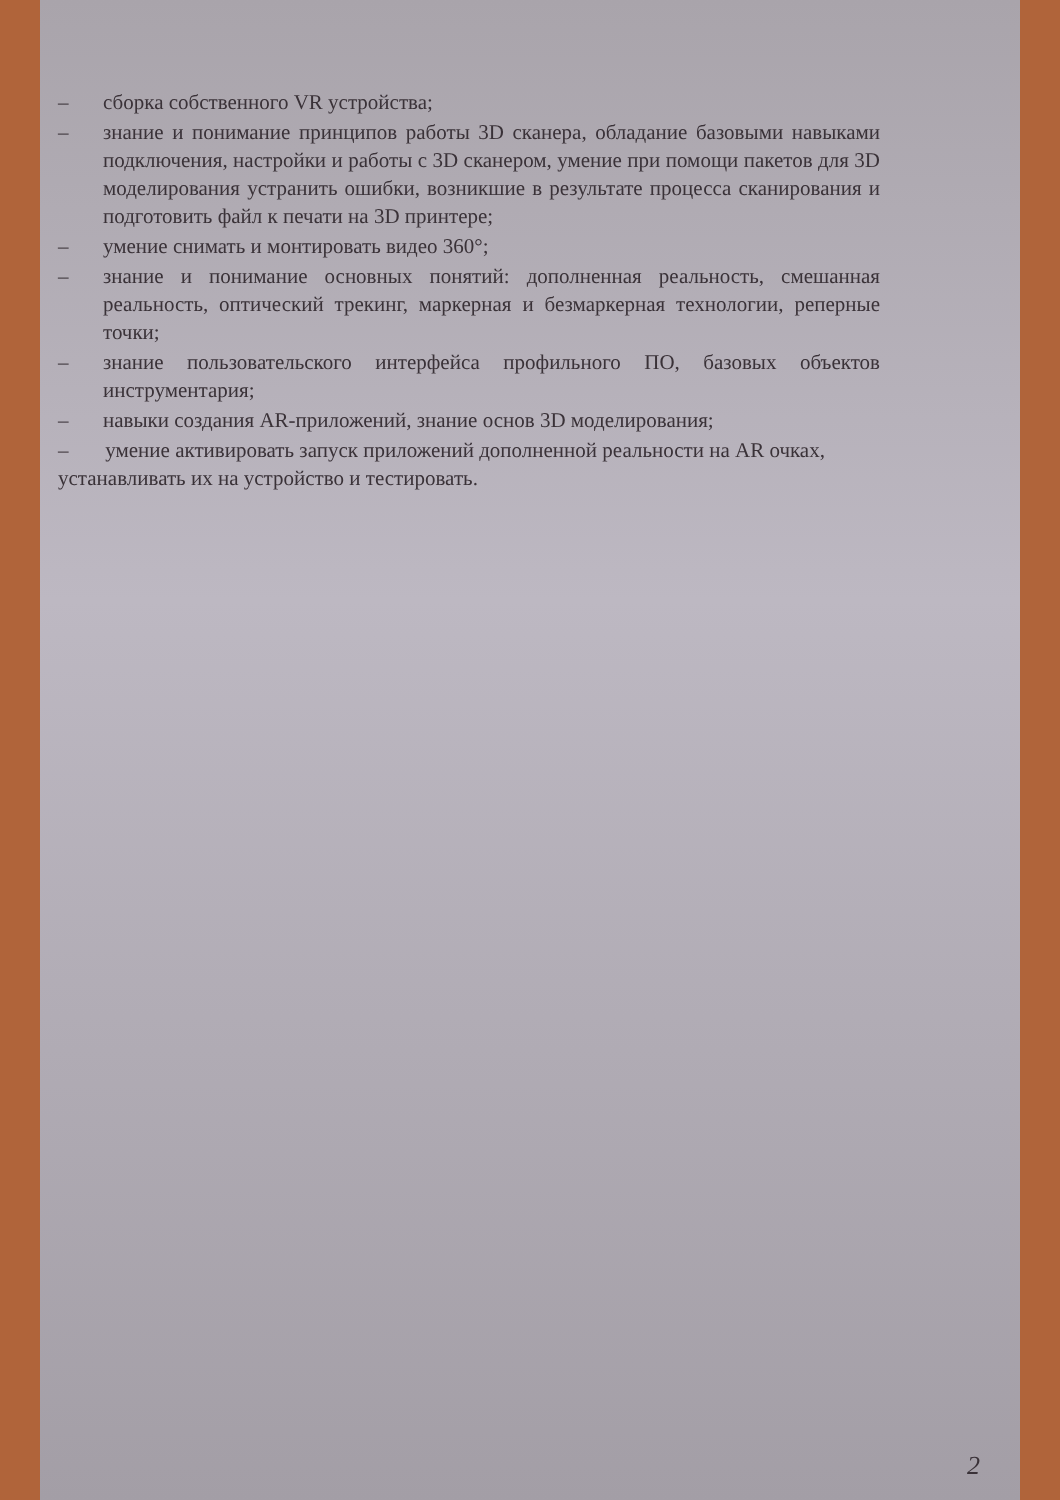– сборка собственного VR устройства;
– знание и понимание принципов работы 3D сканера, обладание базовыми навыками подключения, настройки и работы с 3D сканером, умение при помощи пакетов для 3D моделирования устранить ошибки, возникшие в результате процесса сканирования и подготовить файл к печати на 3D принтере;
– умение снимать и монтировать видео 360°;
– знание и понимание основных понятий: дополненная реальность, смешанная реальность, оптический трекинг, маркерная и безмаркерная технологии, реперные точки;
– знание пользовательского интерфейса профильного ПО, базовых объектов инструментария;
– навыки создания AR-приложений, знание основ 3D моделирования;
– умение активировать запуск приложений дополненной реальности на AR очках, устанавливать их на устройство и тестировать.
2